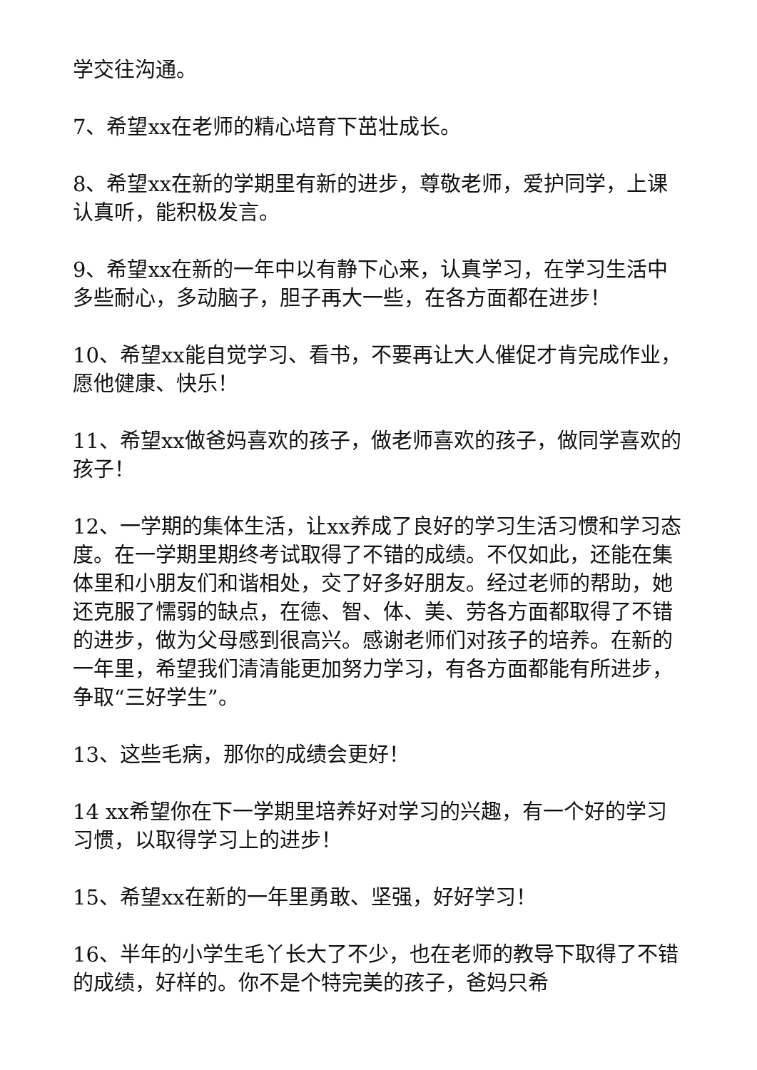学交往沟通。
7、希望xx在老师的精心培育下茁壮成长。
8、希望xx在新的学期里有新的进步，尊敬老师，爱护同学，上课认真听，能积极发言。
9、希望xx在新的一年中以有静下心来，认真学习，在学习生活中多些耐心，多动脑子，胆子再大一些，在各方面都在进步！
10、希望xx能自觉学习、看书，不要再让大人催促才肯完成作业，愿他健康、快乐！
11、希望xx做爸妈喜欢的孩子，做老师喜欢的孩子，做同学喜欢的孩子！
12、一学期的集体生活，让xx养成了良好的学习生活习惯和学习态度。在一学期里期终考试取得了不错的成绩。不仅如此，还能在集体里和小朋友们和谐相处，交了好多好朋友。经过老师的帮助，她还克服了懦弱的缺点，在德、智、体、美、劳各方面都取得了不错的进步，做为父母感到很高兴。感谢老师们对孩子的培养。在新的一年里，希望我们清清能更加努力学习，有各方面都能有所进步，争取“三好学生”。
13、这些毛病，那你的成绩会更好！
14 xx希望你在下一学期里培养好对学习的兴趣，有一个好的学习习惯，以取得学习上的进步！
15、希望xx在新的一年里勇敢、坚强，好好学习！
16、半年的小学生毛丫长大了不少，也在老师的教导下取得了不错的成绩，好样的。你不是个特完美的孩子，爸妈只希